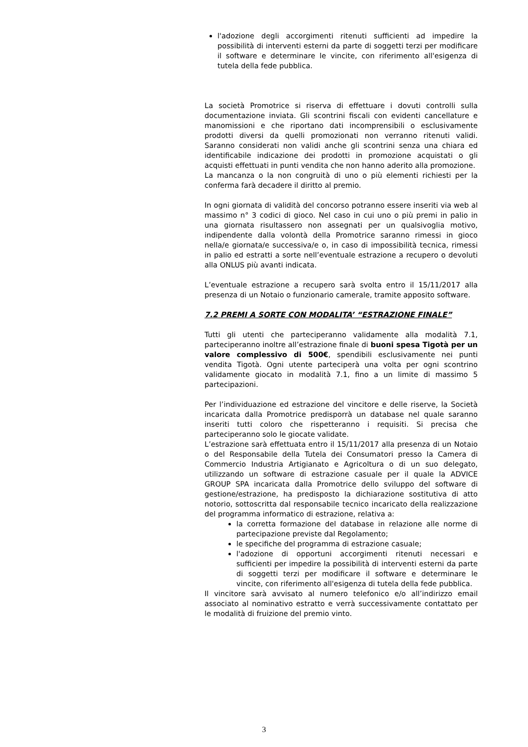l'adozione degli accorgimenti ritenuti sufficienti ad impedire la possibilità di interventi esterni da parte di soggetti terzi per modificare il software e determinare le vincite, con riferimento all'esigenza di tutela della fede pubblica.
La società Promotrice si riserva di effettuare i dovuti controlli sulla documentazione inviata. Gli scontrini fiscali con evidenti cancellature e manomissioni e che riportano dati incomprensibili o esclusivamente prodotti diversi da quelli promozionati non verranno ritenuti validi. Saranno considerati non validi anche gli scontrini senza una chiara ed identificabile indicazione dei prodotti in promozione acquistati o gli acquisti effettuati in punti vendita che non hanno aderito alla promozione.
La mancanza o la non congruità di uno o più elementi richiesti per la conferma farà decadere il diritto al premio.
In ogni giornata di validità del concorso potranno essere inseriti via web al massimo n° 3 codici di gioco. Nel caso in cui uno o più premi in palio in una giornata risultassero non assegnati per un qualsivoglia motivo, indipendente dalla volontà della Promotrice saranno rimessi in gioco nella/e giornata/e successiva/e o, in caso di impossibilità tecnica, rimessi in palio ed estratti a sorte nell’eventuale estrazione a recupero o devoluti alla ONLUS più avanti indicata.
L’eventuale estrazione a recupero sarà svolta entro il 15/11/2017 alla presenza di un Notaio o funzionario camerale, tramite apposito software.
7.2 PREMI A SORTE CON MODALITA’ “ESTRAZIONE FINALE”
Tutti gli utenti che parteciperanno validamente alla modalità 7.1, parteciperanno inoltre all’estrazione finale di buoni spesa Tigotà per un valore complessivo di 500€, spendibili esclusivamente nei punti vendita Tigotà. Ogni utente parteciperà una volta per ogni scontrino validamente giocato in modalità 7.1, fino a un limite di massimo 5 partecipazioni.
Per l’individuazione ed estrazione del vincitore e delle riserve, la Società incaricata dalla Promotrice predisporrà un database nel quale saranno inseriti tutti coloro che rispetteranno i requisiti. Si precisa che parteciperanno solo le giocate validate.
L’estrazione sarà effettuata entro il 15/11/2017 alla presenza di un Notaio o del Responsabile della Tutela dei Consumatori presso la Camera di Commercio Industria Artigianato e Agricoltura o di un suo delegato, utilizzando un software di estrazione casuale per il quale la ADVICE GROUP SPA incaricata dalla Promotrice dello sviluppo del software di gestione/estrazione, ha predisposto la dichiarazione sostitutiva di atto notorio, sottoscritta dal responsabile tecnico incaricato della realizzazione del programma informatico di estrazione, relativa a:
la corretta formazione del database in relazione alle norme di partecipazione previste dal Regolamento;
le specifiche del programma di estrazione casuale;
l'adozione di opportuni accorgimenti ritenuti necessari e sufficienti per impedire la possibilità di interventi esterni da parte di soggetti terzi per modificare il software e determinare le vincite, con riferimento all'esigenza di tutela della fede pubblica.
Il vincitore sarà avvisato al numero telefonico e/o all’indirizzo email associato al nominativo estratto e verrà successivamente contattato per le modalità di fruizione del premio vinto.
3